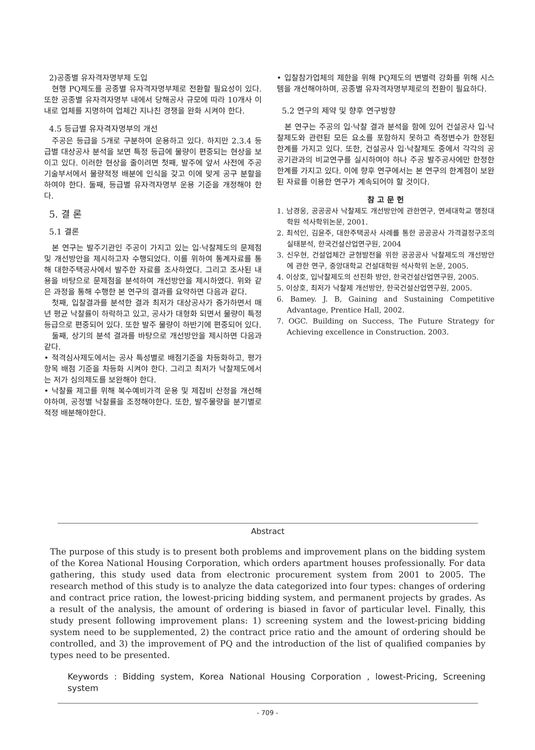2)공종별 유자격자명부제 도입
현행 PQ제도를 공종별 유자격자명부제로 전환할 필요성이 있다. 또한 공종별 유자격자명부 내에서 당해공사 규모에 따라 10개사 이내로 업체를 지명하여 업체간 지나친 경쟁을 완화 시켜야 한다.
4.5 등급별 유자격자명부의 개선
주공은 등급을 5개로 구분하여 운용하고 있다. 하지만 2.3.4 등급별 대상공사 분석을 보면 특정 등급에 물량이 편중되는 현상을 보이고 있다. 이러한 현상을 줄이려면 첫째, 발주에 앞서 사전에 주공 기술부서에서 물량적정 배분에 인식을 갖고 이에 맞게 공구 분할을 하여야 한다. 둘째, 등급별 유자격자명부 운용 기준을 개정해야 한다.
5. 결 론
5.1 결론
본 연구는 발주기관인 주공이 가지고 있는 입·낙찰제도의 문제점 및 개선방안을 제시하고자 수행되었다. 이를 위하여 통계자료를 통해 대한주택공사에서 발주한 자료를 조사하였다. 그리고 조사된 내용을 바탕으로 문제점을 분석하여 개선방안을 제시하였다. 위와 같은 과정을 통해 수행한 본 연구의 결과를 요약하면 다음과 같다.
첫째, 입찰결과를 분석한 결과 최저가 대상공사가 증가하면서 매년 평균 낙찰률이 하락하고 있고, 공사가 대형화 되면서 물량이 특정등급으로 편중되어 있다. 또한 발주 물량이 하반기에 편중되어 있다.
둘째, 상기의 분석 결과를 바탕으로 개선방안을 제시하면 다음과 같다.
• 적격심사제도에서는 공사 특성별로 배점기준을 차등화하고, 평가항목 배점 기준을 차등화 시켜야 한다. 그리고 최저가 낙찰제도에서는 저가 심의제도를 보완해야 한다.
• 낙찰률 제고를 위해 복수예비가격 운용 및 제잡비 산정을 개선해야하며, 공정별 낙찰률을 조정해야한다. 또한, 발주물량을 분기별로 적정 배분해야한다.
• 입찰참가업체의 제한을 위해 PQ제도의 변별력 강화를 위해 시스템을 개선해야하며, 공종별 유자격자명부제로의 전환이 필요하다.
5.2 연구의 제약 및 향후 연구방향
본 연구는 주공의 입·낙찰 결과 분석을 함에 있어 건설공사 입·낙찰제도와 관련된 모든 요소를 포함하지 못하고 측정변수가 한정된 한계를 가지고 있다. 또한, 건설공사 입·낙찰제도 중에서 각각의 공공기관과의 비교연구를 실시하여야 하나 주공 발주공사에만 한정한 한계를 가지고 있다. 이에 향후 연구에서는 본 연구의 한계점이 보완된 자료를 이용한 연구가 계속되어야 할 것이다.
참 고 문 헌
1. 남경웅, 공공공사 낙찰제도 개선방안에 관한연구, 연세대학교 행정대학원 석사학위논문, 2001.
2. 최석인, 김윤주, 대한주택공사 사례를 통한 공공공사 가격결정구조의 실태분석, 한국건설산업연구원, 2004
3. 신우현, 건설업체간 균형발전을 위한 공공공사 낙찰제도의 개선방안에 관한 연구, 중앙대학교 건설대학원 석사학위 논문, 2005.
4. 이상호, 입낙찰제도의 선진화 방안, 한국건설산업연구원, 2005.
5. 이상호, 최저가 낙찰제 개선방안, 한국건설산업연구원, 2005.
6. Bamey. J. B, Gaining and Sustaining Competitive Advantage, Prentice Hall, 2002.
7. OGC. Building on Success, The Future Strategy for Achieving excellence in Construction. 2003.
Abstract
The purpose of this study is to present both problems and improvement plans on the bidding system of the Korea National Housing Corporation, which orders apartment houses professionally. For data gathering, this study used data from electronic procurement system from 2001 to 2005. The research method of this study is to analyze the data categorized into four types: changes of ordering and contract price ration, the lowest-pricing bidding system, and permanent projects by grades. As a result of the analysis, the amount of ordering is biased in favor of particular level. Finally, this study present following improvement plans: 1) screening system and the lowest-pricing bidding system need to be supplemented, 2) the contract price ratio and the amount of ordering should be controlled, and 3) the improvement of PQ and the introduction of the list of qualified companies by types need to be presented.
Keywords : Bidding system, Korea National Housing Corporation , lowest-Pricing, Screening system
- 709 -